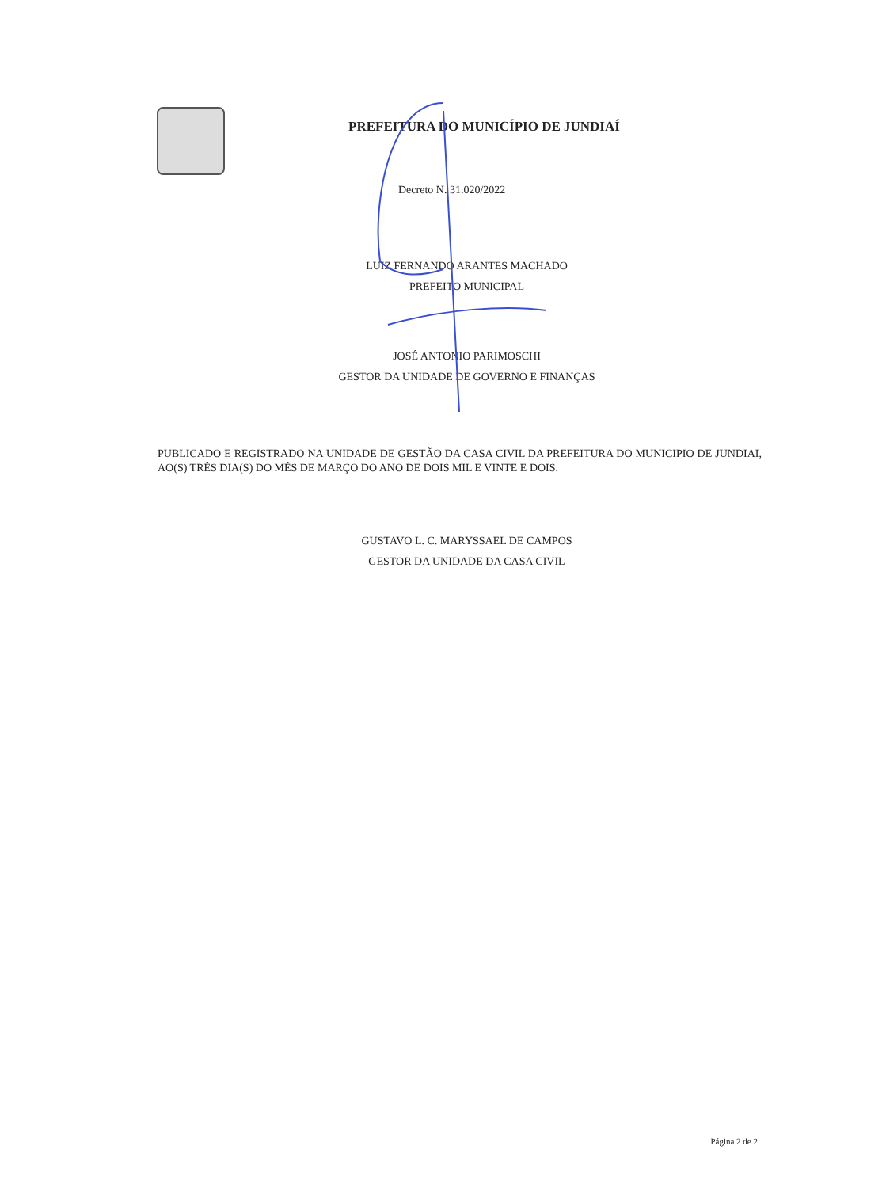PREFEITURA DO MUNICÍPIO DE JUNDIAÍ
Decreto N. 31.020/2022
LUIZ FERNANDO ARANTES MACHADO
PREFEITO MUNICIPAL
JOSÉ ANTONIO PARIMOSCHI
GESTOR DA UNIDADE DE GOVERNO E FINANÇAS
PUBLICADO E REGISTRADO NA UNIDADE DE GESTÃO DA CASA CIVIL DA PREFEITURA DO MUNICIPIO DE JUNDIAI, AO(S) TRÊS DIA(S) DO MÊS DE MARÇO DO ANO DE DOIS MIL E VINTE E DOIS.
GUSTAVO L. C. MARYSSAEL DE CAMPOS
GESTOR DA UNIDADE DA CASA CIVIL
Página 2 de 2